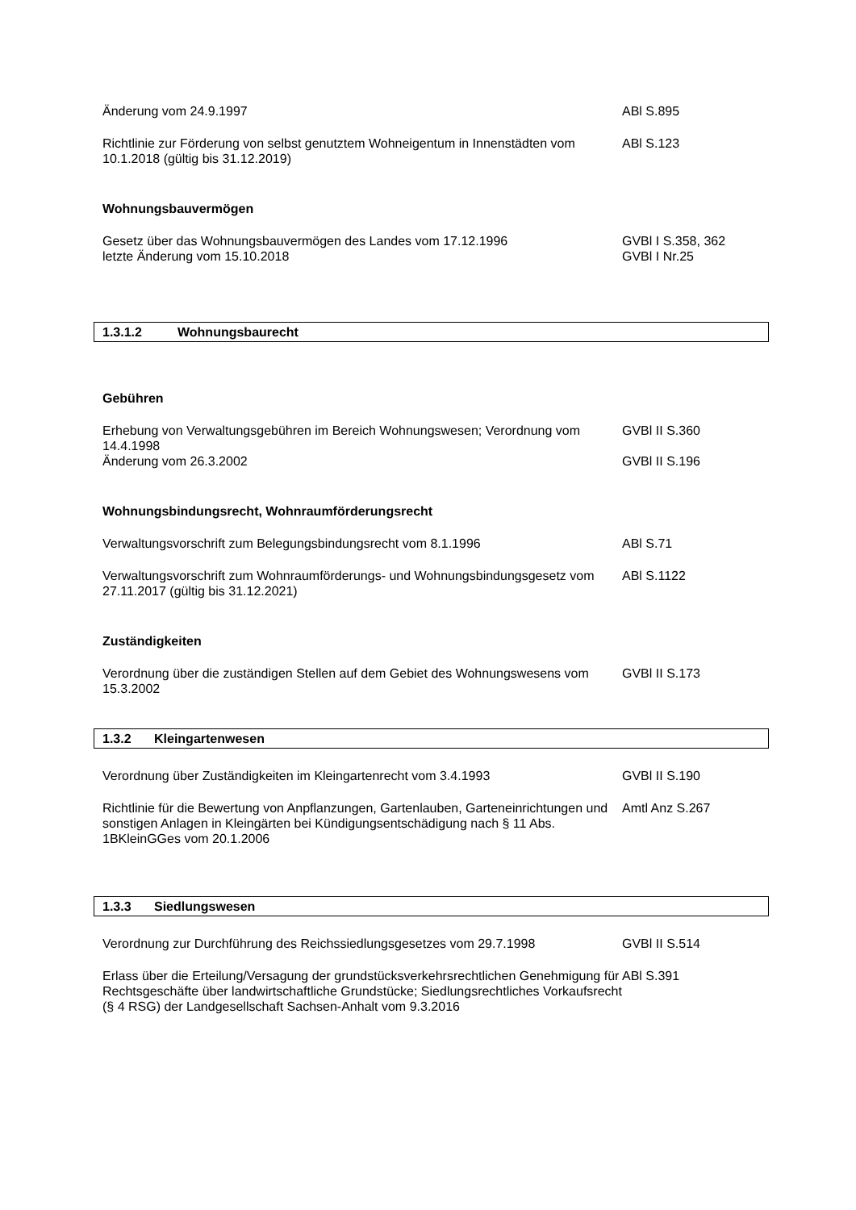Änderung vom 24.9.1997 ABl S.895
Richtlinie zur Förderung von selbst genutztem Wohneigentum in Innenstädten vom 10.1.2018 (gültig bis 31.12.2019)
ABl S.123
Wohnungsbauvermögen
Gesetz über das Wohnungsbauvermögen des Landes vom 17.12.1996
letzte Änderung vom 15.10.2018
GVBl I S.358, 362
GVBl I Nr.25
1.3.1.2 Wohnungsbaurecht
Gebühren
Erhebung von Verwaltungsgebühren im Bereich Wohnungswesen; Verordnung vom 14.4.1998
Änderung vom 26.3.2002
GVBl II S.360
GVBl II S.196
Wohnungsbindungsrecht, Wohnraumförderungsrecht
Verwaltungsvorschrift zum Belegungsbindungsrecht vom 8.1.1996 ABl S.71
Verwaltungsvorschrift zum Wohnraumförderungs- und Wohnungsbindungsgesetz vom 27.11.2017 (gültig bis 31.12.2021)
ABl S.1122
Zuständigkeiten
Verordnung über die zuständigen Stellen auf dem Gebiet des Wohnungswesens vom 15.3.2002
GVBl II S.173
1.3.2 Kleingartenwesen
Verordnung über Zuständigkeiten im Kleingartenrecht vom 3.4.1993 GVBl II S.190
Richtlinie für die Bewertung von Anpflanzungen, Gartenlauben, Garteneinrichtungen und sonstigen Anlagen in Kleingärten bei Kündigungsentschädigung nach § 11 Abs. 1BKleinGGes vom 20.1.2006
Amtl Anz S.267
1.3.3 Siedlungswesen
Verordnung zur Durchführung des Reichssiedlungsgesetzes vom 29.7.1998
GVBl II S.514
Erlass über die Erteilung/Versagung der grundstücksverkehrsrechtlichen Genehmigung für Rechtsgeschäfte über landwirtschaftliche Grundstücke; Siedlungsrechtliches Vorkaufsrecht (§ 4 RSG) der Landgesellschaft Sachsen-Anhalt vom 9.3.2016
ABl S.391